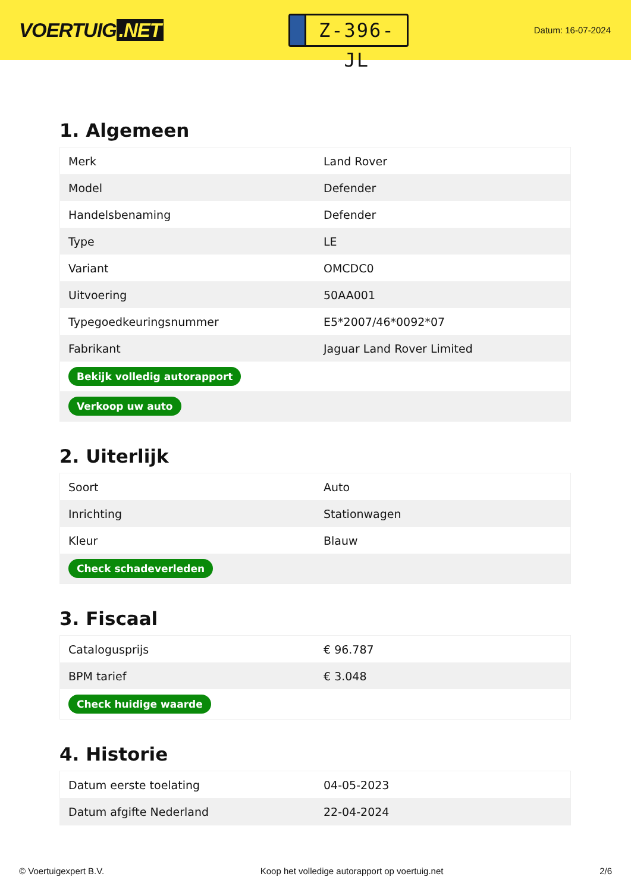VOERTUIG.NET
Z-396-JL
Datum: 16-07-2024
1. Algemeen
| Merk | Land Rover |
| Model | Defender |
| Handelsbenaming | Defender |
| Type | LE |
| Variant | OMCDC0 |
| Uitvoering | 50AA001 |
| Typegoedkeuringsnummer | E5*2007/46*0092*07 |
| Fabrikant | Jaguar Land Rover Limited |
| Bekijk volledig autorapport | |
| Verkoop uw auto | |
2. Uiterlijk
| Soort | Auto |
| Inrichting | Stationwagen |
| Kleur | Blauw |
| Check schadeverleden | |
3. Fiscaal
| Catalogusprijs | € 96.787 |
| BPM tarief | € 3.048 |
| Check huidige waarde | |
4. Historie
| Datum eerste toelating | 04-05-2023 |
| Datum afgifte Nederland | 22-04-2024 |
© Voertuigexpert B.V. Koop het volledige autorapport op voertuig.net 2/6